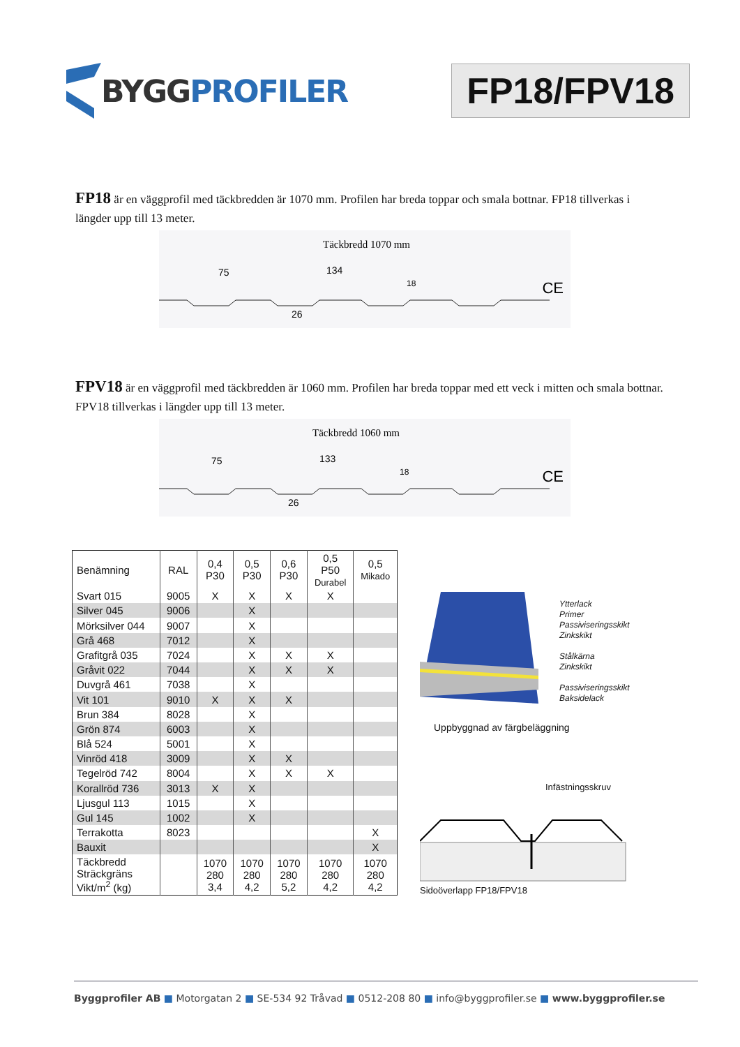BYGG PROFILER
FP18/FPV18
FP18 är en väggprofil med täckbredden är 1070 mm. Profilen har breda toppar och smala bottnar. FP18 tillverkas i längder upp till 13 meter.
Täckbredd 1070 mm
75
134
18
26
CE
FPV18 är en väggprofil med täckbredden är 1060 mm. Profilen har breda toppar med ett veck i mitten och smala bottnar. FPV18 tillverkas i längder upp till 13 meter.
Täckbredd 1060 mm
75
133
18
26
CE
| Benämning | RAL | 0,4 P30 | 0,5 P30 | 0,6 P30 | 0,5 P50 Durabel | 0,5 Mikado |
| --- | --- | --- | --- | --- | --- | --- |
| Svart 015 | 9005 | X | X | X | X | |
| Silver 045 | 9006 | | X | | | |
| Mörksilver 044 | 9007 | | X | | | |
| Grå 468 | 7012 | | X | | | |
| Grafitgrå 035 | 7024 | | X | X | X | |
| Gråvit 022 | 7044 | | X | X | X | |
| Duvgrå 461 | 7038 | | X | | | |
| Vit 101 | 9010 | X | X | X | | |
| Brun 384 | 8028 | | X | | | |
| Grön 874 | 6003 | | X | | | |
| Blå 524 | 5001 | | X | | | |
| Vinröd 418 | 3009 | | X | X | | |
| Tegelröd 742 | 8004 | | X | X | X | |
| Korallröd 736 | 3013 | X | X | | | |
| Ljusgul 113 | 1015 | | X | | | |
| Gul 145 | 1002 | | X | | | |
| Terrakotta | 8023 | | | | | X |
| Bauxit | | | | | | X |
| Täckbredd Sträckgräns Vikt/m<sup>2</sup> (kg) | | 1070 280 3,4 | 1070 280 4,2 | 1070 280 5,2 | 1070 280 4,2 | 1070 280 4,2 |
Ytterlack
Primer
Passiviseringsskikt
Zinkskikt
Stålkärna
Zinkskikt
Passiviseringsskikt
Baksidelack
Uppbyggnad av färgbeläggning
Infästningsskruv
Sidoöverlapp FP18/FPV18
Byggprofiler AB ■ Motorgatan 2 ■ SE-534 92 Tråvad ■ 0512-208 80 ■ info@byggprofiler.se ■ www.byggprofiler.se